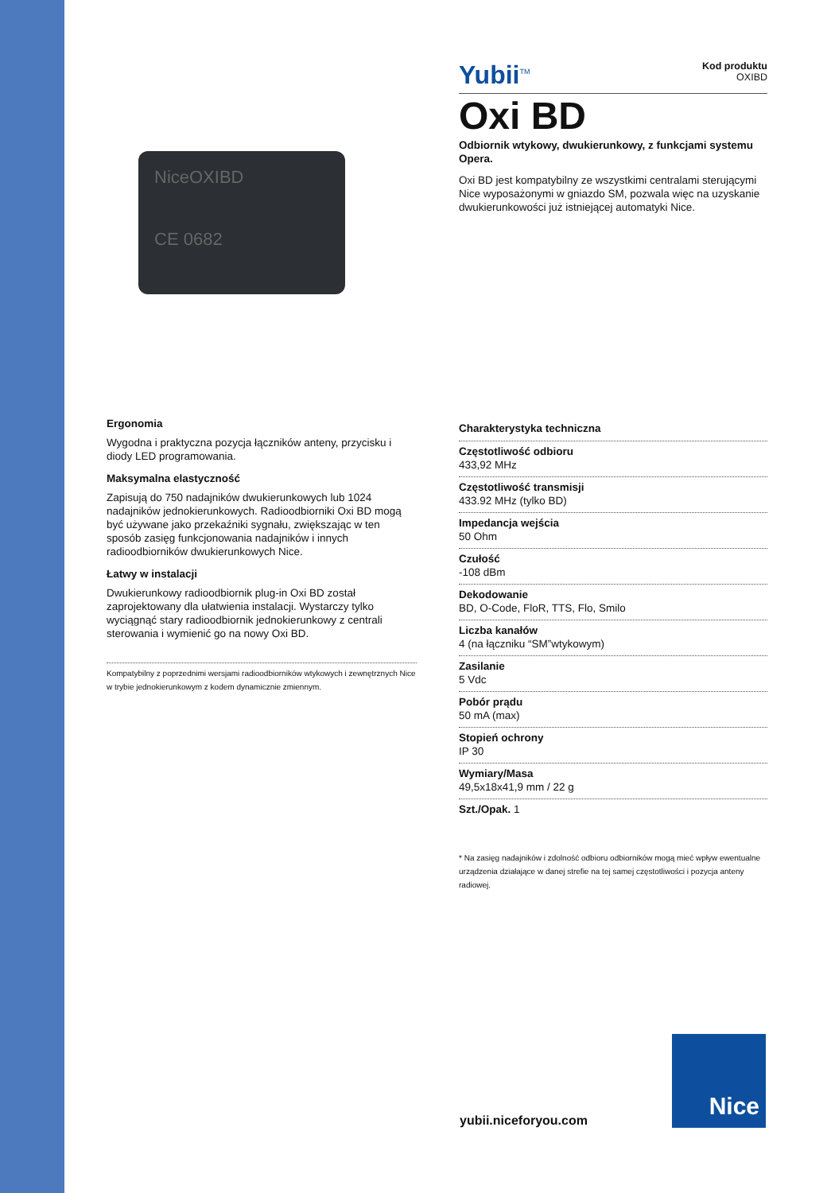NiceOXIBD
CE 0682
Ergonomia
Wygodna i praktyczna pozycja łączników anteny, przycisku i diody LED programowania.
Maksymalna elastyczność
Zapisują do 750 nadajników dwukierunkowych lub 1024 nadajników jednokierunkowych. Radioodbiorniki Oxi BD mogą być używane jako przekaźniki sygnału, zwiększając w ten sposób zasięg funkcjonowania nadajników i innych radioodbiorników dwukierunkowych Nice.
Łatwy w instalacji
Dwukierunkowy radioodbiornik plug-in Oxi BD został zaprojektowany dla ułatwienia instalacji. Wystarczy tylko wyciągnąć stary radioodbiornik jednokierunkowy z centrali sterowania i wymienić go na nowy Oxi BD.
Kompatybilny z poprzednimi wersjami radioodbiorników wtykowych i zewnętrznych Nice w trybie jednokierunkowym z kodem dynamicznie zmiennym.
Yubii<sup>TM</sup>
Kod produktu
OXIBD
Oxi BD
Odbiornik wtykowy, dwukierunkowy, z funkcjami systemu Opera.
Oxi BD jest kompatybilny ze wszystkimi centralami sterującymi Nice wyposażonymi w gniazdo SM, pozwala więc na uzyskanie dwukierunkowości już istniejącej automatyki Nice.
Charakterystyka techniczna
Częstotliwość odbioru
433,92 MHz
Częstotliwość transmisji
433.92 MHz (tylko BD)
Impedancja wejścia
50 Ohm
Czułość
-108 dBm
Dekodowanie
BD, O-Code, FloR, TTS, Flo, Smilo
Liczba kanałów
4 (na łączniku “SM”wtykowym)
Zasilanie
5 Vdc
Pobór prądu
50 mA (max)
Stopień ochrony
IP 30
Wymiary/Masa
49,5x18x41,9 mm / 22 g
Szt./Opak. 1
* Na zasięg nadajników i zdolność odbioru odbiorników mogą mieć wpływ ewentualne urządzenia działające w danej strefie na tej samej częstotliwości i pozycja anteny radiowej.
yubii.niceforyou.com
Nice